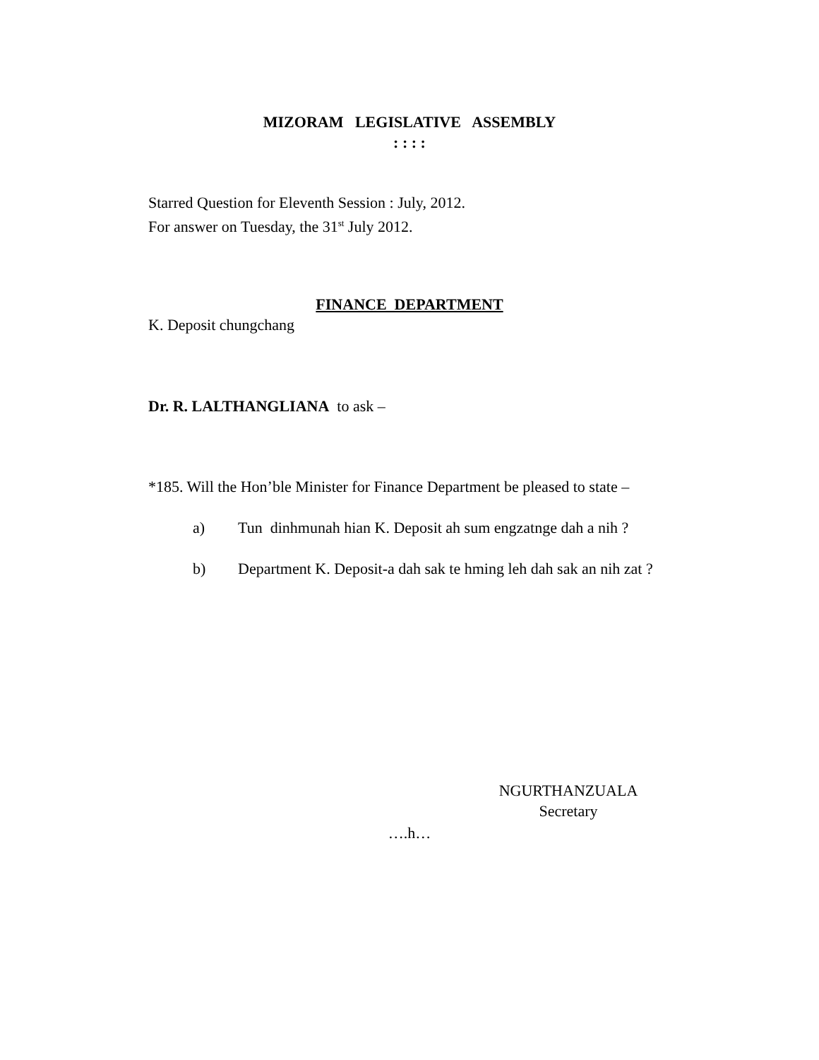MIZORAM LEGISLATIVE ASSEMBLY
: : : :
Starred Question for Eleventh Session : July, 2012.
For answer on Tuesday, the 31<sup>st</sup> July 2012.
FINANCE DEPARTMENT
K. Deposit chungchang
Dr. R. LALTHANGLIANA to ask –
*185. Will the Hon’ble Minister for Finance Department be pleased to state –
a) Tun dinhmunah hian K. Deposit ah sum engzatnge dah a nih ?
b) Department K. Deposit-a dah sak te hming leh dah sak an nih zat ?
NGURTHANZUALA
Secretary
….h…